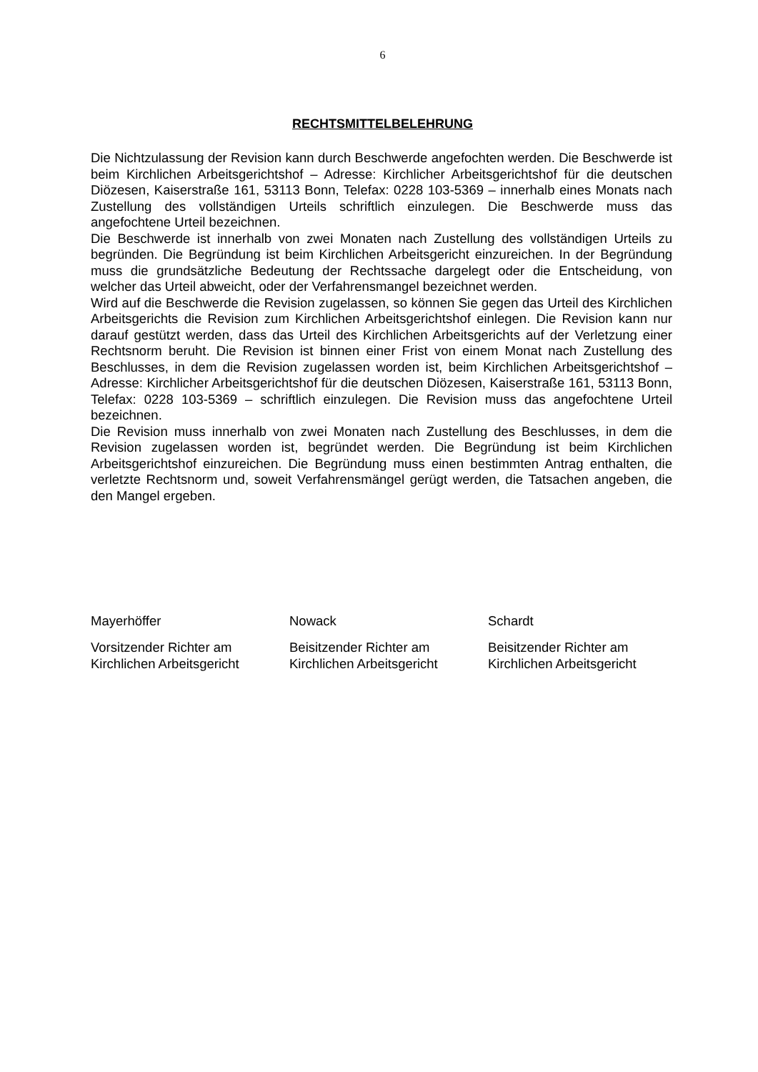6
RECHTSMITTELBELEHRUNG
Die Nichtzulassung der Revision kann durch Beschwerde angefochten werden. Die Beschwerde ist beim Kirchlichen Arbeitsgerichtshof – Adresse: Kirchlicher Arbeitsgerichtshof für die deutschen Diözesen, Kaiserstraße 161, 53113 Bonn, Telefax: 0228 103-5369 – innerhalb eines Monats nach Zustellung des vollständigen Urteils schriftlich einzulegen. Die Beschwerde muss das angefochtene Urteil bezeichnen.
Die Beschwerde ist innerhalb von zwei Monaten nach Zustellung des vollständigen Urteils zu begründen. Die Begründung ist beim Kirchlichen Arbeitsgericht einzureichen. In der Begründung muss die grundsätzliche Bedeutung der Rechtssache dargelegt oder die Entscheidung, von welcher das Urteil abweicht, oder der Verfahrensmangel bezeichnet werden.
Wird auf die Beschwerde die Revision zugelassen, so können Sie gegen das Urteil des Kirchlichen Arbeitsgerichts die Revision zum Kirchlichen Arbeitsgerichtshof einlegen. Die Revision kann nur darauf gestützt werden, dass das Urteil des Kirchlichen Arbeitsgerichts auf der Verletzung einer Rechtsnorm beruht. Die Revision ist binnen einer Frist von einem Monat nach Zustellung des Beschlusses, in dem die Revision zugelassen worden ist, beim Kirchlichen Arbeitsgerichtshof – Adresse: Kirchlicher Arbeitsgerichtshof für die deutschen Diözesen, Kaiserstraße 161, 53113 Bonn, Telefax: 0228 103-5369 – schriftlich einzulegen. Die Revision muss das angefochtene Urteil bezeichnen.
Die Revision muss innerhalb von zwei Monaten nach Zustellung des Beschlusses, in dem die Revision zugelassen worden ist, begründet werden. Die Begründung ist beim Kirchlichen Arbeitsgerichtshof einzureichen. Die Begründung muss einen bestimmten Antrag enthalten, die verletzte Rechtsnorm und, soweit Verfahrensmängel gerügt werden, die Tatsachen angeben, die den Mangel ergeben.
Mayerhöffer
Vorsitzender Richter am
Kirchlichen Arbeitsgericht
Nowack
Beisitzender Richter am
Kirchlichen Arbeitsgericht
Schardt
Beisitzender Richter am
Kirchlichen Arbeitsgericht